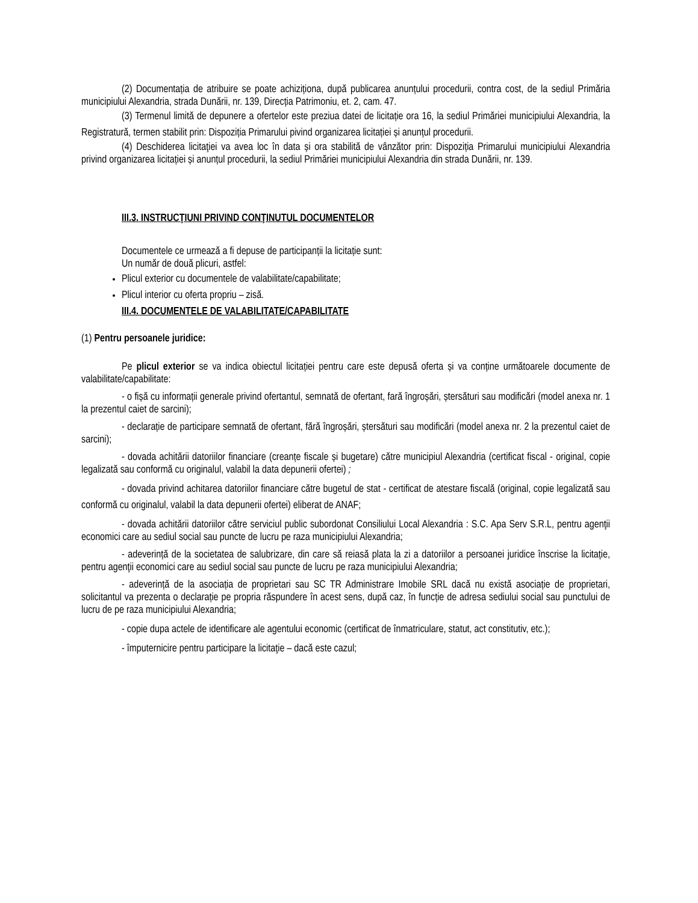(2) Documentația de atribuire se poate achiziționa, după publicarea anunțului procedurii, contra cost, de la sediul Primăria municipiului Alexandria, strada Dunării, nr. 139, Direcția Patrimoniu, et. 2, cam. 47.
(3) Termenul limită de depunere a ofertelor este preziua datei de licitație ora 16, la sediul Primăriei municipiului Alexandria, la Registratură, termen stabilit prin: Dispoziția Primarului pivind organizarea licitației și anunțul procedurii.
(4) Deschiderea licitaţiei va avea loc în data și ora stabilită de vânzător prin: Dispoziția Primarului municipiului Alexandria privind organizarea licitației și anunțul procedurii, la sediul Primăriei municipiului Alexandria din strada Dunării, nr. 139.
III.3. INSTRUCŢIUNI PRIVIND CONŢINUTUL DOCUMENTELOR
Documentele ce urmează a fi depuse de participanții la licitație sunt:
Un număr de două plicuri, astfel:
Plicul exterior cu documentele de valabilitate/capabilitate;
Plicul interior cu oferta propriu – zisă.
III.4. DOCUMENTELE DE VALABILITATE/CAPABILITATE
(1) Pentru persoanele juridice:
Pe plicul exterior se va indica obiectul licitației pentru care este depusă oferta și va conține următoarele documente de valabilitate/capabilitate:
- o fișă cu informații generale privind ofertantul, semnată de ofertant, fară îngroșări, ștersături sau modificări (model anexa nr. 1 la prezentul caiet de sarcini);
- declarație de participare semnată de ofertant, fără îngroșări, ștersături sau modificări (model anexa nr. 2 la prezentul caiet de sarcini);
- dovada achitării datoriilor financiare (creanțe fiscale și bugetare) către municipiul Alexandria (certificat fiscal - original, copie legalizată sau conformă cu originalul, valabil la data depunerii ofertei) ;
- dovada privind achitarea datoriilor financiare către bugetul de stat - certificat de atestare fiscală (original, copie legalizată sau conformă cu originalul, valabil la data depunerii ofertei) eliberat de ANAF;
- dovada achitării datoriilor către serviciul public subordonat Consiliului Local Alexandria : S.C. Apa Serv S.R.L, pentru agenţii economici care au sediul social sau puncte de lucru pe raza municipiului Alexandria;
- adeverință de la societatea de salubrizare, din care să reiasă plata la zi a datoriilor a persoanei juridice înscrise la licitație, pentru agenţii economici care au sediul social sau puncte de lucru pe raza municipiului Alexandria;
- adeverință de la asociația de proprietari sau SC TR Administrare Imobile SRL dacă nu există asociație de proprietari, solicitantul va prezenta o declarație pe propria răspundere în acest sens, după caz, în funcție de adresa sediului social sau punctului de lucru de pe raza municipiului Alexandria;
- copie dupa actele de identificare ale agentului economic (certificat de înmatriculare, statut, act constitutiv, etc.);
- împuternicire pentru participare la licitaţie – dacă este cazul;